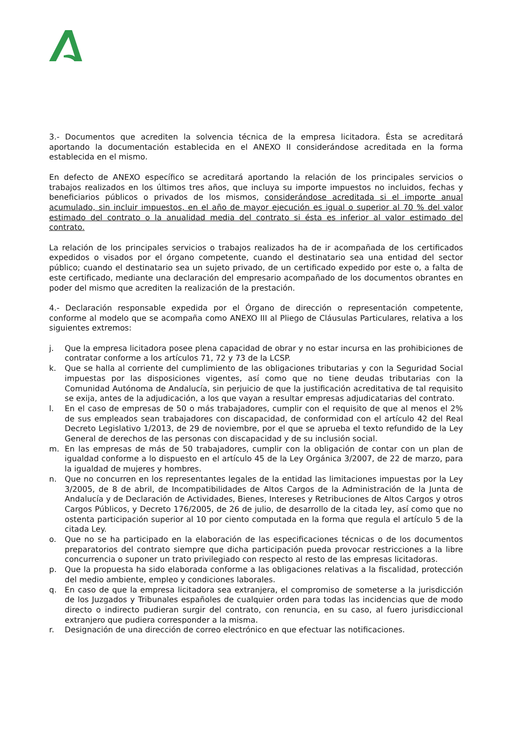3.- Documentos que acrediten la solvencia técnica de la empresa licitadora. Ésta se acreditará aportando la documentación establecida en el ANEXO II considerándose acreditada en la forma establecida en el mismo.
En defecto de ANEXO específico se acreditará aportando la relación de los principales servicios o trabajos realizados en los últimos tres años, que incluya su importe impuestos no incluidos, fechas y beneficiarios públicos o privados de los mismos, considerándose acreditada si el importe anual acumulado, sin incluir impuestos, en el año de mayor ejecución es igual o superior al 70 % del valor estimado del contrato o la anualidad media del contrato si ésta es inferior al valor estimado del contrato.
La relación de los principales servicios o trabajos realizados ha de ir acompañada de los certificados expedidos o visados por el órgano competente, cuando el destinatario sea una entidad del sector público; cuando el destinatario sea un sujeto privado, de un certificado expedido por este o, a falta de este certificado, mediante una declaración del empresario acompañado de los documentos obrantes en poder del mismo que acrediten la realización de la prestación.
4.- Declaración responsable expedida por el Órgano de dirección o representación competente, conforme al modelo que se acompaña como ANEXO III al Pliego de Cláusulas Particulares, relativa a los siguientes extremos:
j. Que la empresa licitadora posee plena capacidad de obrar y no estar incursa en las prohibiciones de contratar conforme a los artículos 71, 72 y 73 de la LCSP.
k. Que se halla al corriente del cumplimiento de las obligaciones tributarias y con la Seguridad Social impuestas por las disposiciones vigentes, así como que no tiene deudas tributarias con la Comunidad Autónoma de Andalucía, sin perjuicio de que la justificación acreditativa de tal requisito se exija, antes de la adjudicación, a los que vayan a resultar empresas adjudicatarias del contrato.
l. En el caso de empresas de 50 o más trabajadores, cumplir con el requisito de que al menos el 2% de sus empleados sean trabajadores con discapacidad, de conformidad con el artículo 42 del Real Decreto Legislativo 1/2013, de 29 de noviembre, por el que se aprueba el texto refundido de la Ley General de derechos de las personas con discapacidad y de su inclusión social.
m. En las empresas de más de 50 trabajadores, cumplir con la obligación de contar con un plan de igualdad conforme a lo dispuesto en el artículo 45 de la Ley Orgánica 3/2007, de 22 de marzo, para la igualdad de mujeres y hombres.
n. Que no concurren en los representantes legales de la entidad las limitaciones impuestas por la Ley 3/2005, de 8 de abril, de Incompatibilidades de Altos Cargos de la Administración de la Junta de Andalucía y de Declaración de Actividades, Bienes, Intereses y Retribuciones de Altos Cargos y otros Cargos Públicos, y Decreto 176/2005, de 26 de julio, de desarrollo de la citada ley, así como que no ostenta participación superior al 10 por ciento computada en la forma que regula el artículo 5 de la citada Ley.
o. Que no se ha participado en la elaboración de las especificaciones técnicas o de los documentos preparatorios del contrato siempre que dicha participación pueda provocar restricciones a la libre concurrencia o suponer un trato privilegiado con respecto al resto de las empresas licitadoras.
p. Que la propuesta ha sido elaborada conforme a las obligaciones relativas a la fiscalidad, protección del medio ambiente, empleo y condiciones laborales.
q. En caso de que la empresa licitadora sea extranjera, el compromiso de someterse a la jurisdicción de los Juzgados y Tribunales españoles de cualquier orden para todas las incidencias que de modo directo o indirecto pudieran surgir del contrato, con renuncia, en su caso, al fuero jurisdiccional extranjero que pudiera corresponder a la misma.
r. Designación de una dirección de correo electrónico en que efectuar las notificaciones.